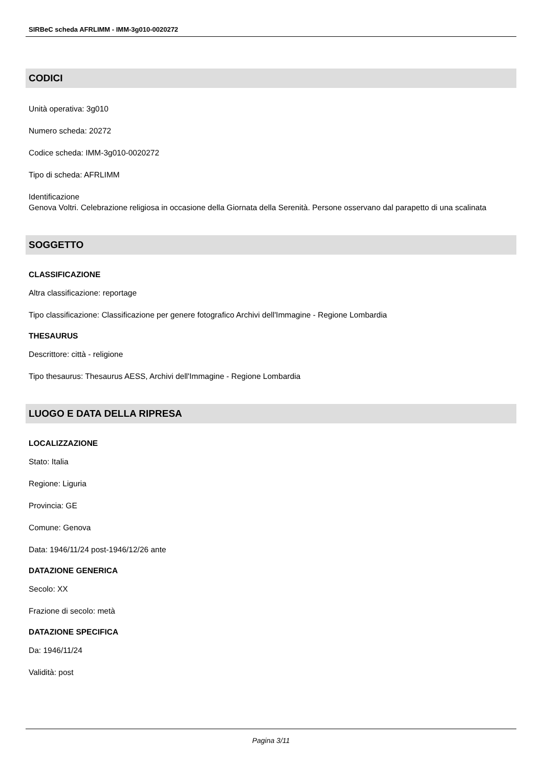SIRBeC scheda AFRLIMM - IMM-3g010-0020272
CODICI
Unità operativa: 3g010
Numero scheda: 20272
Codice scheda: IMM-3g010-0020272
Tipo di scheda: AFRLIMM
Identificazione
Genova Voltri. Celebrazione religiosa in occasione della Giornata della Serenità. Persone osservano dal parapetto di una scalinata
SOGGETTO
CLASSIFICAZIONE
Altra classificazione: reportage
Tipo classificazione: Classificazione per genere fotografico Archivi dell'Immagine - Regione Lombardia
THESAURUS
Descrittore: città - religione
Tipo thesaurus: Thesaurus AESS, Archivi dell'Immagine - Regione Lombardia
LUOGO E DATA DELLA RIPRESA
LOCALIZZAZIONE
Stato: Italia
Regione: Liguria
Provincia: GE
Comune: Genova
Data: 1946/11/24 post-1946/12/26 ante
DATAZIONE GENERICA
Secolo: XX
Frazione di secolo: metà
DATAZIONE SPECIFICA
Da: 1946/11/24
Validità: post
Pagina 3/11